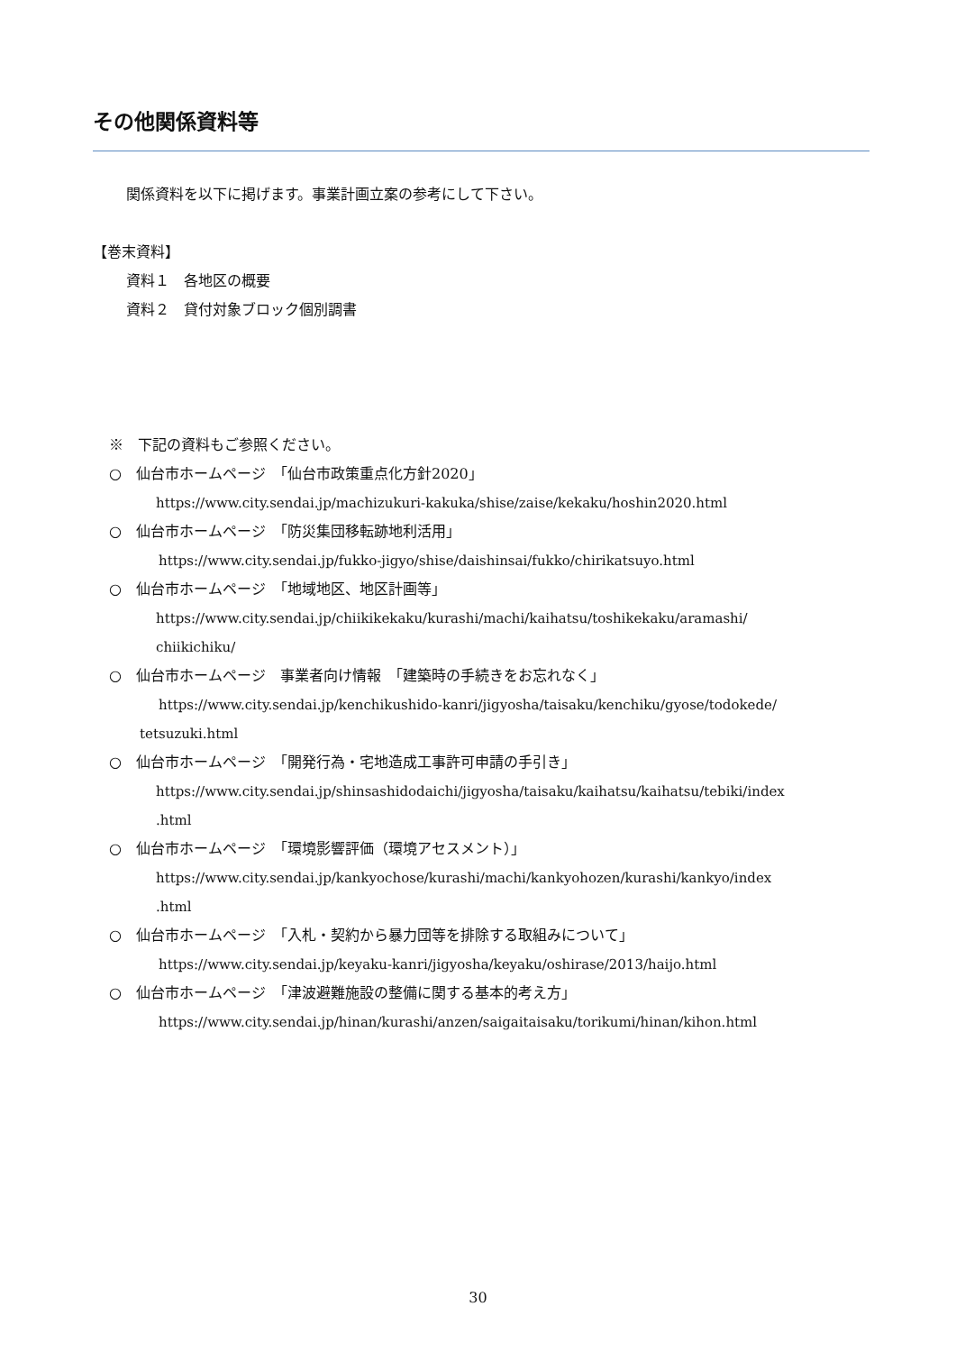その他関係資料等
関係資料を以下に掲げます。事業計画立案の参考にして下さい。
【巻末資料】
資料１　各地区の概要
資料２　貸付対象ブロック個別調書
※　下記の資料もご参照ください。
○　仙台市ホームページ　「仙台市政策重点化方針2020」
https://www.city.sendai.jp/machizukuri-kakuka/shise/zaise/kekaku/hoshin2020.html
○　仙台市ホームページ　「防災集団移転跡地利活用」
https://www.city.sendai.jp/fukko-jigyo/shise/daishinsai/fukko/chirikatsuyo.html
○　仙台市ホームページ　「地域地区、地区計画等」
https://www.city.sendai.jp/chiikikekaku/kurashi/machi/kaihatsu/toshikekaku/aramashi/
chiikichiku/
○　仙台市ホームページ　事業者向け情報　「建築時の手続きをお忘れなく」
https://www.city.sendai.jp/kenchikushido-kanri/jigyosha/taisaku/kenchiku/gyose/todokede/
tetsuzuki.html
○　仙台市ホームページ　「開発行為・宅地造成工事許可申請の手引き」
https://www.city.sendai.jp/shinsashidodaichi/jigyosha/taisaku/kaihatsu/kaihatsu/tebiki/index
.html
○　仙台市ホームページ　「環境影響評価（環境アセスメント）」
https://www.city.sendai.jp/kankyochose/kurashi/machi/kankyohozen/kurashi/kankyo/index
.html
○　仙台市ホームページ　「入札・契約から暴力団等を排除する取組みについて」
https://www.city.sendai.jp/keyaku-kanri/jigyosha/keyaku/oshirase/2013/haijo.html
○　仙台市ホームページ　「津波避難施設の整備に関する基本的考え方」
https://www.city.sendai.jp/hinan/kurashi/anzen/saigaitaisaku/torikumi/hinan/kihon.html
30